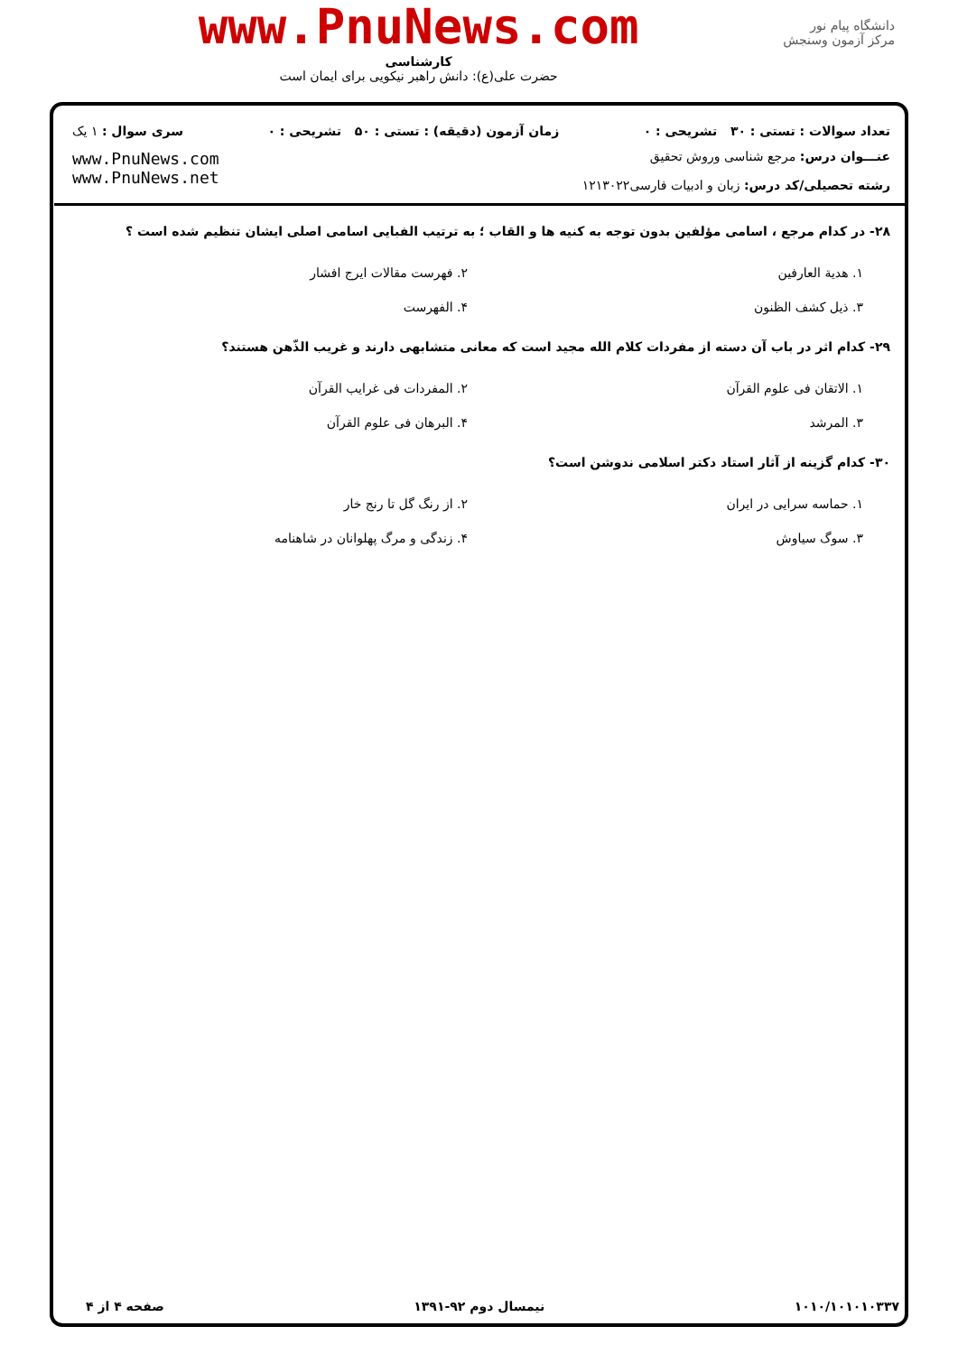دانشگاه پیام نور
مرکز آزمون وسنجش
www.PnuNews.com
کارشناسی
حضرت علی(ع): دانش راهبر نیکویی برای ایمان است
تعداد سوالات : تستی : ۳۰ تشریحی : ۰ زمان آزمون (دقیقه) : تستی : ۵۰ تشریحی : ۰ سری سوال : ۱ یک
عنـــوان درس: مرجع شناسی وروش تحقیق
رشته تحصیلی/کد درس: زبان و ادبیات فارسی۱۲۱۳۰۲۲
www.PnuNews.com
www.PnuNews.net
۲۸- در کدام مرجع ، اسامی مؤلفین بدون توجه به کنیه ها و القاب ؛ به ترتیب الفبایی اسامی اصلی ایشان تنظیم شده است ؟
۱. هدیة العارفین
۲. فهرست مقالات ایرج افشار
۳. ذیل کشف الظنون
۴. الفهرست
۲۹- کدام اثر در باب آن دسته از مفردات کلام الله مجید است که معانی متشابهی دارند و غریب الذّهن هستند؟
۱. الاتقان فی علوم القرآن
۲. المفردات فی غرایب القرآن
۳. المرشد
۴. البرهان فی علوم القرآن
۳۰- کدام گزینه از آثار استاد دکتر اسلامی ندوشن است؟
۱. حماسه سرایی در ایران
۲. از رنگ گل تا رنج خار
۳. سوگ سیاوش
۴. زندگی و مرگ پهلوانان در شاهنامه
۱۰۱۰/۱۰۱۰۱۰۳۳۷ نیمسال دوم ۹۲-۱۳۹۱ صفحه ۴ از ۴